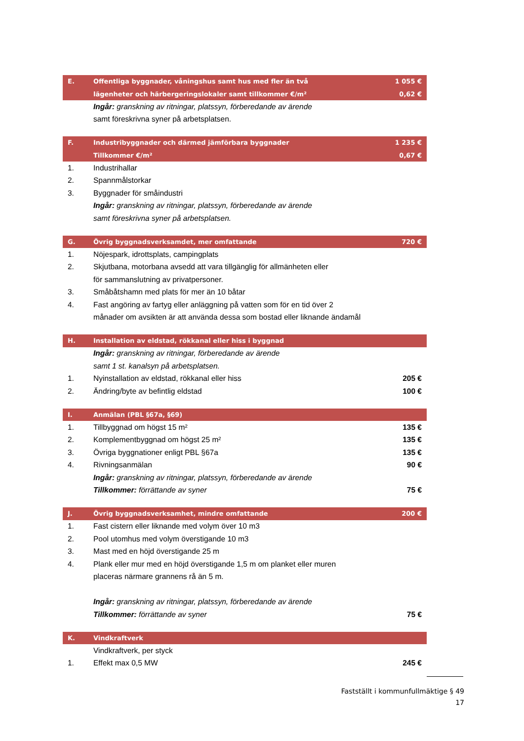| E. | Offentliga byggnader, våningshus samt hus med fler än två | 1 055 € |
| | lägenheter och härbergeringslokaler samt tillkommer €/m² | 0,62 € |
| | Ingår: granskning av ritningar, platssyn, förberedande av ärende | |
| | samt föreskrivna syner på arbetsplatsen. | |
| F. | Industribyggnader och därmed jämförbara byggnader | 1 235 € |
| | Tillkommer €/m² | 0,67 € |
| 1. | Industrihallar | |
| 2. | Spannmålstorkar | |
| 3. | Byggnader för småindustri | |
| | Ingår: granskning av ritningar, platssyn, förberedande av ärende | |
| | samt föreskrivna syner på arbetsplatsen. | |
| G. | Övrig byggnadsverksamdet, mer omfattande | 720 € |
| 1. | Nöjespark, idrottsplats, campingplats | |
| 2. | Skjutbana, motorbana avsedd att vara tillgänglig för allmänheten eller | |
| | för sammanslutning av privatpersoner. | |
| 3. | Småbåtshamn med plats för mer än 10 båtar | |
| 4. | Fast angöring av fartyg eller anläggning på vatten som för en tid över 2 | |
| | månader om avsikten är att använda dessa som bostad eller liknande ändamål | |
| H. | Installation av eldstad, rökkanal eller hiss i byggnad | |
| | Ingår: granskning av ritningar, förberedande av ärende | |
| | samt 1 st. kanalsyn på arbetsplatsen. | |
| 1. | Nyinstallation av eldstad, rökkanal eller hiss | 205 € |
| 2. | Ändring/byte av befintlig eldstad | 100 € |
| I. | Anmälan (PBL §67a, §69) | |
| 1. | Tillbyggnad om högst 15 m² | 135 € |
| 2. | Komplementbyggnad om högst 25 m² | 135 € |
| 3. | Övriga byggnationer enligt PBL §67a | 135 € |
| 4. | Rivningsanmälan | 90 € |
| | Ingår: granskning av ritningar, platssyn, förberedande av ärende | |
| | Tillkommer: förrättande av syner | 75 € |
| J. | Övrig byggnadsverksamhet, mindre omfattande | 200 € |
| 1. | Fast cistern eller liknande med volym över 10 m3 | |
| 2. | Pool utomhus med volym överstigande 10 m3 | |
| 3. | Mast med en höjd överstigande 25 m | |
| 4. | Plank eller mur med en höjd överstigande 1,5 m om planket eller muren | |
| | placeras närmare grannens rå än 5 m. | |
| | Ingår: granskning av ritningar, platssyn, förberedande av ärende | |
| | Tillkommer: förrättande av syner | 75 € |
| K. | Vindkraftverk | |
| | Vindkraftverk, per styck | |
| 1. | Effekt max 0,5 MW | 245 € |
Fastställt i kommunfullmäktige § 49
17